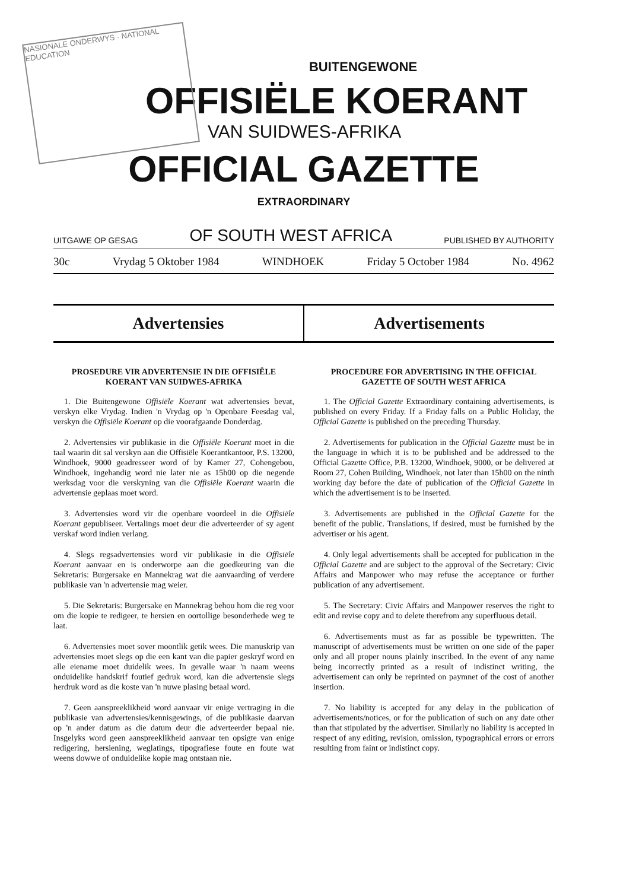NASIONALE ONDERWYS · NATIONAL EDUCATION
BUITENGEWONE
OFFISIËLE KOERANT
VAN SUIDWES-AFRIKA
OFFICIAL GAZETTE
EXTRAORDINARY
UITGAWE OP GESAG OF SOUTH WEST AFRICA PUBLISHED BY AUTHORITY
30c Vrydag 5 Oktober 1984 WINDHOEK Friday 5 October 1984 No. 4962
Advertensies Advertisements
PROSEDURE VIR ADVERTENSIE IN DIE OFFISIËLE KOERANT VAN SUIDWES-AFRIKA
1. Die Buitengewone Offisiële Koerant wat advertensies bevat, verskyn elke Vrydag. Indien 'n Vrydag op 'n Openbare Feesdag val, verskyn die Offisiële Koerant op die voorafgaande Donderdag.
2. Advertensies vir publikasie in die Offisiële Koerant moet in die taal waarin dit sal verskyn aan die Offisiële Koerantkantoor, P.S. 13200, Windhoek, 9000 geadresseer word of by Kamer 27, Cohengebou, Windhoek, ingehandig word nie later nie as 15h00 op die negende werksdag voor die verskyning van die Offisiële Koerant waarin die advertensie geplaas moet word.
3. Advertensies word vir die openbare voordeel in die Offisiële Koerant gepubliseer. Vertalings moet deur die adverteerder of sy agent verskaf word indien verlang.
4. Slegs regsadvertensies word vir publikasie in die Offisiële Koerant aanvaar en is onderworpe aan die goedkeuring van die Sekretaris: Burgersake en Mannekrag wat die aanvaarding of verdere publikasie van 'n advertensie mag weier.
5. Die Sekretaris: Burgersake en Mannekrag behou hom die reg voor om die kopie te redigeer, te hersien en oortollige besonderhede weg te laat.
6. Advertensies moet sover moontlik getik wees. Die manuskrip van advertensies moet slegs op die een kant van die papier geskryf word en alle eiename moet duidelik wees. In gevalle waar 'n naam weens onduidelike handskrif foutief gedruk word, kan die advertensie slegs herdruk word as die koste van 'n nuwe plasing betaal word.
7. Geen aanspreeklikheid word aanvaar vir enige vertraging in die publikasie van advertensies/kennisgewings, of die publikasie daarvan op 'n ander datum as die datum deur die adverteerder bepaal nie. Insgelyks word geen aanspreeklikheid aanvaar ten opsigte van enige redigering, hersiening, weglatings, tipografiese foute en foute wat weens dowwe of onduidelike kopie mag ontstaan nie.
PROCEDURE FOR ADVERTISING IN THE OFFICIAL GAZETTE OF SOUTH WEST AFRICA
1. The Official Gazette Extraordinary containing advertisements, is published on every Friday. If a Friday falls on a Public Holiday, the Official Gazette is published on the preceding Thursday.
2. Advertisements for publication in the Official Gazette must be in the language in which it is to be published and be addressed to the Official Gazette Office, P.B. 13200, Windhoek, 9000, or be delivered at Room 27, Cohen Building, Windhoek, not later than 15h00 on the ninth working day before the date of publication of the Official Gazette in which the advertisement is to be inserted.
3. Advertisements are published in the Official Gazette for the benefit of the public. Translations, if desired, must be furnished by the advertiser or his agent.
4. Only legal advertisements shall be accepted for publication in the Official Gazette and are subject to the approval of the Secretary: Civic Affairs and Manpower who may refuse the acceptance or further publication of any advertisement.
5. The Secretary: Civic Affairs and Manpower reserves the right to edit and revise copy and to delete therefrom any superfluous detail.
6. Advertisements must as far as possible be typewritten. The manuscript of advertisements must be written on one side of the paper only and all proper nouns plainly inscribed. In the event of any name being incorrectly printed as a result of indistinct writing, the advertisement can only be reprinted on paymnet of the cost of another insertion.
7. No liability is accepted for any delay in the publication of advertisements/notices, or for the publication of such on any date other than that stipulated by the advertiser. Similarly no liability is accepted in respect of any editing, revision, omission, typographical errors or errors resulting from faint or indistinct copy.